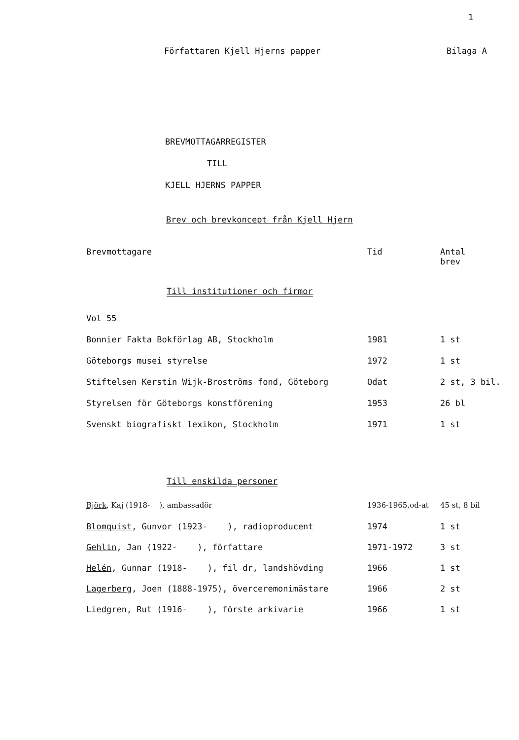1
Författaren Kjell Hjerns papper Bilaga A
BREVMOTTAGARREGISTER
TILL
KJELL HJERNS PAPPER
Brev och brevkoncept från Kjell Hjern
| Brevmottagare | Tid | Antal brev |
| --- | --- | --- |
| Till institutioner och firmor | | |
| Vol 55 | | |
| Bonnier Fakta Bokförlag AB, Stockholm | 1981 | 1 st |
| Göteborgs musei styrelse | 1972 | 1 st |
| Stiftelsen Kerstin Wijk-Broströms fond, Göteborg | Odat | 2 st, 3 bil. |
| Styrelsen för Göteborgs konstförening | 1953 | 26 bl |
| Svenskt biografiskt lexikon, Stockholm | 1971 | 1 st |
| Till enskilda personer | | |
| Björk , Kaj (1918- ), ambassadör | 1936-1965,od-at | 45 st, 8 bil |
| Blomquist , Gunvor (1923- ), radioproducent | 1974 | 1 st |
| Gehlin , Jan (1922- ), författare | 1971-1972 | 3 st |
| Helén , Gunnar (1918- ), fil dr, landshövding | 1966 | 1 st |
| Lagerberg , Joen (1888-1975), överceremonimästare | 1966 | 2 st |
| Liedgren , Rut (1916- ), förste arkivarie | 1966 | 1 st |